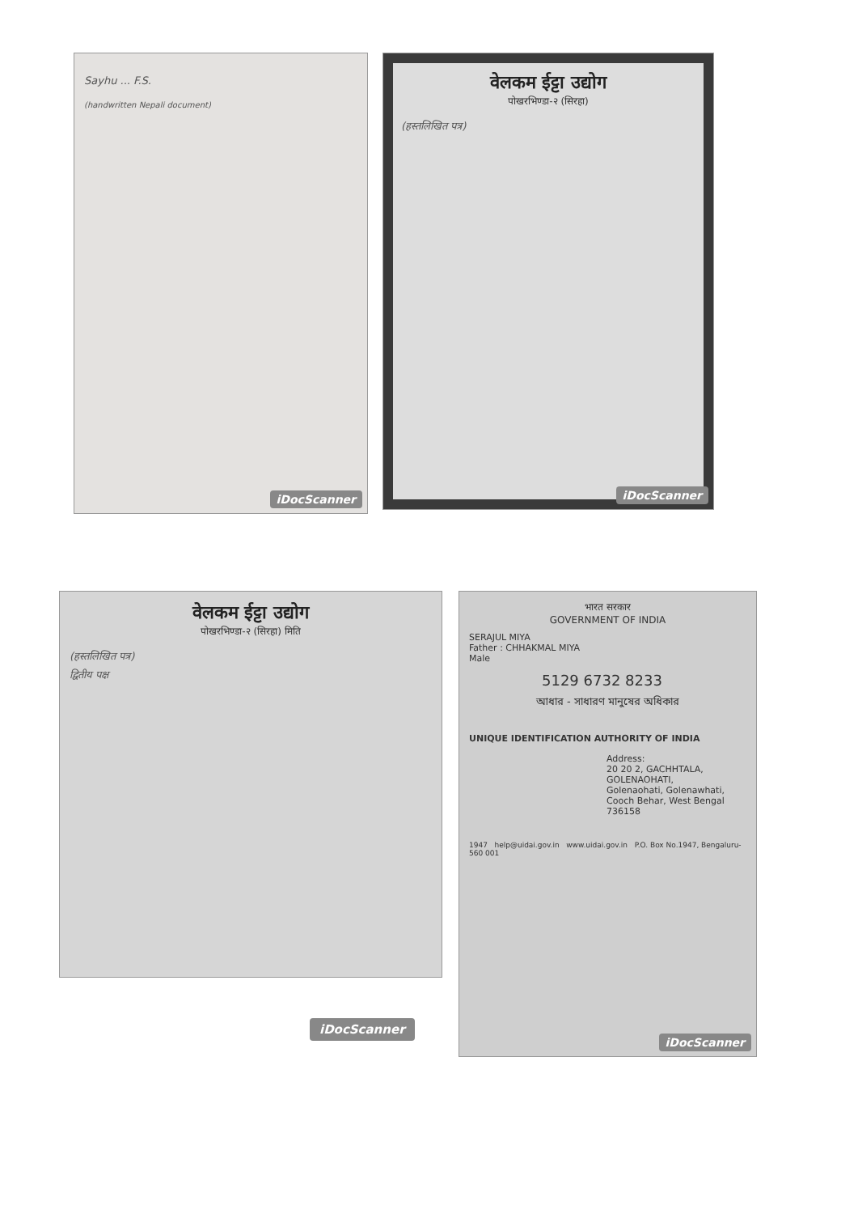Sayhu ... F.S.
(handwritten Nepali document)
iDocScanner
वेलकम ईट्टा उद्योग
पोखरभिण्डा-२ (सिरहा)
(हस्तलिखित पत्र)
iDocScanner
वेलकम ईट्टा उद्योग
पोखरभिण्डा-२ (सिरहा) मिति
(हस्तलिखित पत्र)
द्वितीय पक्ष
भारत सरकार
GOVERNMENT OF INDIA
SERAJUL MIYA
Father : CHHAKMAL MIYA
Male
5129 6732 8233
আধার - সাধারণ মানুষের অধিকার
UNIQUE IDENTIFICATION AUTHORITY OF INDIA
Address:
20 20 2, GACHHTALA,
GOLENAOHATI,
Golenaohati, Golenawhati,
Cooch Behar, West Bengal
736158
1947 help@uidai.gov.in www.uidai.gov.in P.O. Box No.1947, Bengaluru-560 001
iDocScanner
iDocScanner